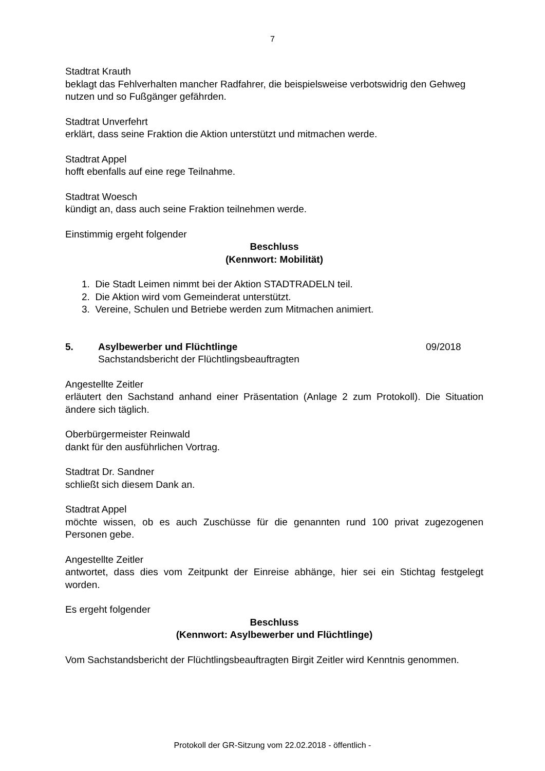7
Stadtrat Krauth
beklagt das Fehlverhalten mancher Radfahrer, die beispielsweise verbotswidrig den Gehweg nutzen und so Fußgänger gefährden.
Stadtrat Unverfehrt
erklärt, dass seine Fraktion die Aktion unterstützt und mitmachen werde.
Stadtrat Appel
hofft ebenfalls auf eine rege Teilnahme.
Stadtrat Woesch
kündigt an, dass auch seine Fraktion teilnehmen werde.
Einstimmig ergeht folgender
Beschluss
(Kennwort: Mobilität)
1. Die Stadt Leimen nimmt bei der Aktion STADTRADELN teil.
2. Die Aktion wird vom Gemeinderat unterstützt.
3. Vereine, Schulen und Betriebe werden zum Mitmachen animiert.
5. Asylbewerber und Flüchtlinge
Sachstandsbericht der Flüchtlingsbeauftragten
09/2018
Angestellte Zeitler
erläutert den Sachstand anhand einer Präsentation (Anlage 2 zum Protokoll). Die Situation ändere sich täglich.
Oberbürgermeister Reinwald
dankt für den ausführlichen Vortrag.
Stadtrat Dr. Sandner
schließt sich diesem Dank an.
Stadtrat Appel
möchte wissen, ob es auch Zuschüsse für die genannten rund 100 privat zugezogenen Personen gebe.
Angestellte Zeitler
antwortet, dass dies vom Zeitpunkt der Einreise abhänge, hier sei ein Stichtag festgelegt worden.
Es ergeht folgender
Beschluss
(Kennwort: Asylbewerber und Flüchtlinge)
Vom Sachstandsbericht der Flüchtlingsbeauftragten Birgit Zeitler wird Kenntnis genommen.
Protokoll der GR-Sitzung vom 22.02.2018 - öffentlich -